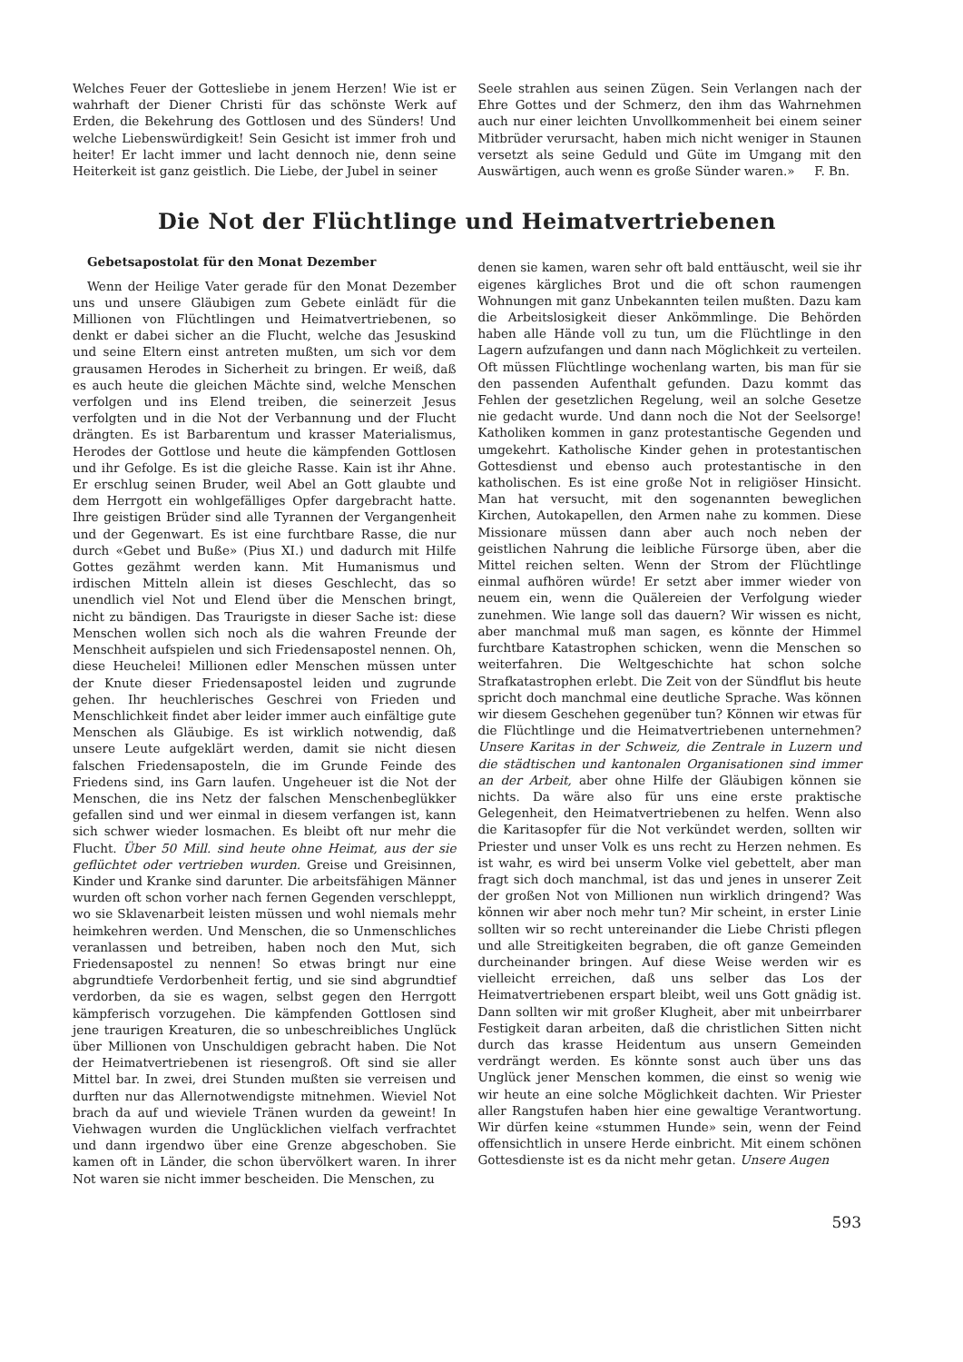Welches Feuer der Gottesliebe in jenem Herzen! Wie ist er wahrhaft der Diener Christi für das schönste Werk auf Erden, die Bekehrung des Gottlosen und des Sünders! Und welche Liebenswürdigkeit! Sein Gesicht ist immer froh und heiter! Er lacht immer und lacht dennoch nie, denn seine Heiterkeit ist ganz geistlich. Die Liebe, der Jubel in seiner
Seele strahlen aus seinen Zügen. Sein Verlangen nach der Ehre Gottes und der Schmerz, den ihm das Wahrnehmen auch nur einer leichten Unvollkommenheit bei einem seiner Mitbrüder verursacht, haben mich nicht weniger in Staunen versetzt als seine Geduld und Güte im Umgang mit den Auswärtigen, auch wenn es große Sünder waren.» F. Bn.
Die Not der Flüchtlinge und Heimatvertriebenen
Gebetsapostolat für den Monat Dezember
Wenn der Heilige Vater gerade für den Monat Dezember uns und unsere Gläubigen zum Gebete einlädt für die Millionen von Flüchtlingen und Heimatvertriebenen, so denkt er dabei sicher an die Flucht, welche das Jesuskind und seine Eltern einst antreten mußten, um sich vor dem grausamen Herodes in Sicherheit zu bringen. Er weiß, daß es auch heute die gleichen Mächte sind, welche Menschen verfolgen und ins Elend treiben, die seinerzeit Jesus verfolgten und in die Not der Verbannung und der Flucht drängten. Es ist Barbarentum und krasser Materialismus, Herodes der Gottlose und heute die kämpfenden Gottlosen und ihr Gefolge. Es ist die gleiche Rasse. Kain ist ihr Ahne. Er erschlug seinen Bruder, weil Abel an Gott glaubte und dem Herrgott ein wohlgefälliges Opfer dargebracht hatte. Ihre geistigen Brüder sind alle Tyrannen der Vergangenheit und der Gegenwart. Es ist eine furchtbare Rasse, die nur durch «Gebet und Buße» (Pius XI.) und dadurch mit Hilfe Gottes gezähmt werden kann. Mit Humanismus und irdischen Mitteln allein ist dieses Geschlecht, das so unendlich viel Not und Elend über die Menschen bringt, nicht zu bändigen. Das Traurigste in dieser Sache ist: diese Menschen wollen sich noch als die wahren Freunde der Menschheit aufspielen und sich Friedensapostel nennen. Oh, diese Heuchelei! Millionen edler Menschen müssen unter der Knute dieser Friedensapostel leiden und zugrunde gehen. Ihr heuchlerisches Geschrei von Frieden und Menschlichkeit findet aber leider immer auch einfältige gute Menschen als Gläubige. Es ist wirklich notwendig, daß unsere Leute aufgeklärt werden, damit sie nicht diesen falschen Friedensaposteln, die im Grunde Feinde des Friedens sind, ins Garn laufen. Ungeheuer ist die Not der Menschen, die ins Netz der falschen Menschenbeglükker gefallen sind und wer einmal in diesem verfangen ist, kann sich schwer wieder losmachen. Es bleibt oft nur mehr die Flucht. Über 50 Mill. sind heute ohne Heimat, aus der sie geflüchtet oder vertrieben wurden. Greise und Greisinnen, Kinder und Kranke sind darunter. Die arbeitsfähigen Männer wurden oft schon vorher nach fernen Gegenden verschleppt, wo sie Sklavenarbeit leisten müssen und wohl niemals mehr heimkehren werden. Und Menschen, die so Unmenschliches veranlassen und betreiben, haben noch den Mut, sich Friedensapostel zu nennen! So etwas bringt nur eine abgrundtiefe Verdorbenheit fertig, und sie sind abgrundtief verdorben, da sie es wagen, selbst gegen den Herrgott kämpferisch vorzugehen. Die kämpfenden Gottlosen sind jene traurigen Kreaturen, die so unbeschreibliches Unglück über Millionen von Unschuldigen gebracht haben. Die Not der Heimatvertriebenen ist riesengroß. Oft sind sie aller Mittel bar. In zwei, drei Stunden mußten sie verreisen und durften nur das Allernotwendigste mitnehmen. Wieviel Not brach da auf und wieviele Tränen wurden da geweint! In Viehwagen wurden die Unglücklichen vielfach verfrachtet und dann irgendwo über eine Grenze abgeschoben. Sie kamen oft in Länder, die schon übervölkert waren. In ihrer Not waren sie nicht immer bescheiden. Die Menschen, zu
denen sie kamen, waren sehr oft bald enttäuscht, weil sie ihr eigenes kärgliches Brot und die oft schon raumengen Wohnungen mit ganz Unbekannten teilen mußten. Dazu kam die Arbeitslosigkeit dieser Ankömmlinge. Die Behörden haben alle Hände voll zu tun, um die Flüchtlinge in den Lagern aufzufangen und dann nach Möglichkeit zu verteilen. Oft müssen Flüchtlinge wochenlang warten, bis man für sie den passenden Aufenthalt gefunden. Dazu kommt das Fehlen der gesetzlichen Regelung, weil an solche Gesetze nie gedacht wurde. Und dann noch die Not der Seelsorge! Katholiken kommen in ganz protestantische Gegenden und umgekehrt. Katholische Kinder gehen in protestantischen Gottesdienst und ebenso auch protestantische in den katholischen. Es ist eine große Not in religiöser Hinsicht. Man hat versucht, mit den sogenannten beweglichen Kirchen, Autokapellen, den Armen nahe zu kommen. Diese Missionare müssen dann aber auch noch neben der geistlichen Nahrung die leibliche Fürsorge üben, aber die Mittel reichen selten. Wenn der Strom der Flüchtlinge einmal aufhören würde! Er setzt aber immer wieder von neuem ein, wenn die Quälereien der Verfolgung wieder zunehmen. Wie lange soll das dauern? Wir wissen es nicht, aber manchmal muß man sagen, es könnte der Himmel furchtbare Katastrophen schicken, wenn die Menschen so weiterfahren. Die Weltgeschichte hat schon solche Strafkatastrophen erlebt. Die Zeit von der Sündflut bis heute spricht doch manchmal eine deutliche Sprache. Was können wir diesem Geschehen gegenüber tun? Können wir etwas für die Flüchtlinge und die Heimatvertriebenen unternehmen? Unsere Karitas in der Schweiz, die Zentrale in Luzern und die städtischen und kantonalen Organisationen sind immer an der Arbeit, aber ohne Hilfe der Gläubigen können sie nichts. Da wäre also für uns eine erste praktische Gelegenheit, den Heimatvertriebenen zu helfen. Wenn also die Karitasopfer für die Not verkündet werden, sollten wir Priester und unser Volk es uns recht zu Herzen nehmen. Es ist wahr, es wird bei unserm Volke viel gebettelt, aber man fragt sich doch manchmal, ist das und jenes in unserer Zeit der großen Not von Millionen nun wirklich dringend? Was können wir aber noch mehr tun? Mir scheint, in erster Linie sollten wir so recht untereinander die Liebe Christi pflegen und alle Streitigkeiten begraben, die oft ganze Gemeinden durcheinander bringen. Auf diese Weise werden wir es vielleicht erreichen, daß uns selber das Los der Heimatvertriebenen erspart bleibt, weil uns Gott gnädig ist. Dann sollten wir mit großer Klugheit, aber mit unbeirrbarer Festigkeit daran arbeiten, daß die christlichen Sitten nicht durch das krasse Heidentum aus unsern Gemeinden verdrängt werden. Es könnte sonst auch über uns das Unglück jener Menschen kommen, die einst so wenig wie wir heute an eine solche Möglichkeit dachten. Wir Priester aller Rangstufen haben hier eine gewaltige Verantwortung. Wir dürfen keine «stummen Hunde» sein, wenn der Feind offensichtlich in unsere Herde einbricht. Mit einem schönen Gottesdienste ist es da nicht mehr getan. Unsere Augen
593